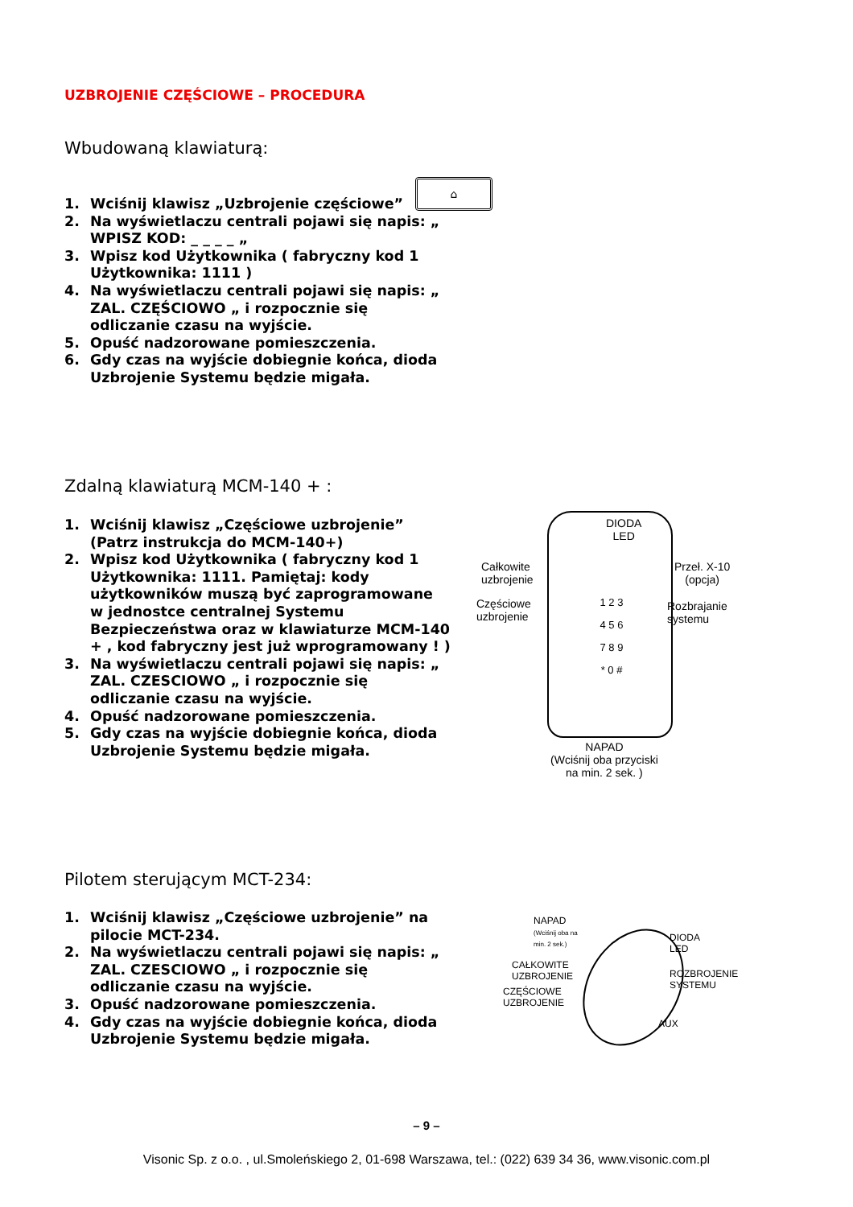UZBROJENIE CZĘŚCIOWE – PROCEDURA
Wbudowaną klawiaturą:
1. Wciśnij klawisz „Uzbrojenie częściowe”
2. Na wyświetlaczu centrali pojawi się napis: „ WPISZ KOD: _ _ _ _ „
3. Wpisz kod Użytkownika ( fabryczny kod 1 Użytkownika: 1111 )
4. Na wyświetlaczu centrali pojawi się napis: „ ZAL. CZĘŚCIOWO „ i rozpocznie się odliczanie czasu na wyjście.
5. Opuść nadzorowane pomieszczenia.
6. Gdy czas na wyjście dobiegnie końca, dioda Uzbrojenie Systemu będzie migała.
⌂
Zdalną klawiaturą MCM-140 + :
1. Wciśnij klawisz „Częściowe uzbrojenie” (Patrz instrukcja do MCM-140+)
2. Wpisz kod Użytkownika ( fabryczny kod 1 Użytkownika: 1111. Pamiętaj: kody użytkowników muszą być zaprogramowane w jednostce centralnej Systemu Bezpieczeństwa oraz w klawiaturze MCM-140 + , kod fabryczny jest już wprogramowany ! )
3. Na wyświetlaczu centrali pojawi się napis: „ ZAL. CZESCIOWO „ i rozpocznie się odliczanie czasu na wyjście.
4. Opuść nadzorowane pomieszczenia.
5. Gdy czas na wyjście dobiegnie końca, dioda Uzbrojenie Systemu będzie migała.
DIODA
LED
Całkowite
uzbrojenie
Częściowe
uzbrojenie
Przeł. X-10
(opcja)
Rozbrajanie
systemu
1 2 3
4 5 6
7 8 9
* 0 #
NAPAD
(Wciśnij oba przyciski
na min. 2 sek. )
Pilotem sterującym MCT-234:
1. Wciśnij klawisz „Częściowe uzbrojenie” na pilocie MCT-234.
2. Na wyświetlaczu centrali pojawi się napis: „ ZAL. CZESCIOWO „ i rozpocznie się odliczanie czasu na wyjście.
3. Opuść nadzorowane pomieszczenia.
4. Gdy czas na wyjście dobiegnie końca, dioda Uzbrojenie Systemu będzie migała.
NAPAD
(Wciśnij oba na
min. 2 sek.)
DIODA
LED
CAŁKOWITE
UZBROJENIE
ROZBROJENIE
SYSTEMU
CZĘŚCIOWE
UZBROJENIE
AUX
– 9 –
Visonic Sp. z o.o. , ul.Smoleńskiego 2, 01-698 Warszawa, tel.: (022) 639 34 36, www.visonic.com.pl